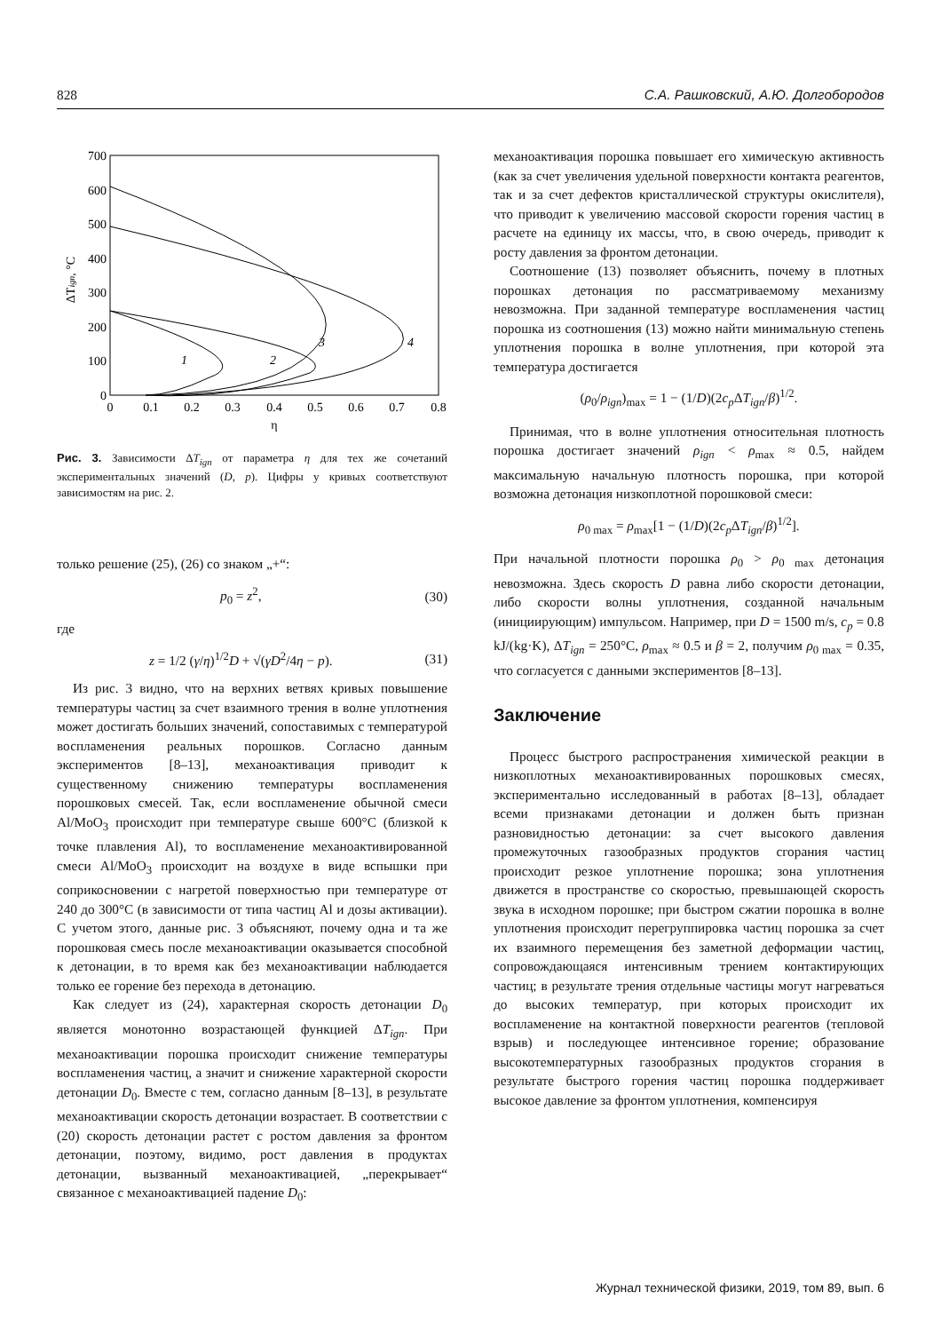828 С.А. Рашковский, А.Ю. Долгобородов
700
600
500
400
300
200
100
0
0
0.1
0.2
0.3
0.4
0.5
0.6
0.7
0.8
η
ΔTign, °C
1
2
3
4
Рис. 3. Зависимости ΔT<sub>ign</sub> от параметра η для тех же сочетаний экспериментальных значений (D, p). Цифры у кривых соответствуют зависимостям на рис. 2.
только решение (25), (26) со знаком „+“:
p<sub>0</sub> = z<sup>2</sup>, (30)
где
z = 1/2 (γ/η)<sup>1/2</sup>D + √(γD<sup>2</sup>/4η − p). (31)
Из рис. 3 видно, что на верхних ветвях кривых повышение температуры частиц за счет взаимного трения в волне уплотнения может достигать больших значений, сопоставимых с температурой воспламенения реальных порошков. Согласно данным экспериментов [8–13], механоактивация приводит к существенному снижению температуры воспламенения порошковых смесей. Так, если воспламенение обычной смеси Al/MoO<sub>3</sub> происходит при температуре свыше 600°C (близкой к точке плавления Al), то воспламенение механоактивированной смеси Al/MoO<sub>3</sub> происходит на воздухе в виде вспышки при соприкосновении с нагретой поверхностью при температуре от 240 до 300°C (в зависимости от типа частиц Al и дозы активации). С учетом этого, данные рис. 3 объясняют, почему одна и та же порошковая смесь после механоактивации оказывается способной к детонации, в то время как без механоактивации наблюдается только ее горение без перехода в детонацию.
Как следует из (24), характерная скорость детонации D<sub>0</sub> является монотонно возрастающей функцией ΔT<sub>ign</sub>. При механоактивации порошка происходит снижение температуры воспламенения частиц, а значит и снижение характерной скорости детонации D<sub>0</sub>. Вместе с тем, согласно данным [8–13], в результате механоактивации скорость детонации возрастает. В соответствии с (20) скорость детонации растет с ростом давления за фронтом детонации, поэтому, видимо, рост давления в продуктах детонации, вызванный механоактивацией, „перекрывает“ связанное с механоактивацией падение D<sub>0</sub>:
механоактивация порошка повышает его химическую активность (как за счет увеличения удельной поверхности контакта реагентов, так и за счет дефектов кристаллической структуры окислителя), что приводит к увеличению массовой скорости горения частиц в расчете на единицу их массы, что, в свою очередь, приводит к росту давления за фронтом детонации.
Соотношение (13) позволяет объяснить, почему в плотных порошках детонация по рассматриваемому механизму невозможна. При заданной температуре воспламенения частиц порошка из соотношения (13) можно найти минимальную степень уплотнения порошка в волне уплотнения, при которой эта температура достигается
(ρ<sub>0</sub>/ρ<sub>ign</sub>)<sub>max</sub> = 1 − (1/D)(2c<sub>p</sub> ΔT<sub>ign</sub>/β)<sup>1/2</sup>.
Принимая, что в волне уплотнения относительная плотность порошка достигает значений ρ<sub>ign</sub> < ρ<sub>max</sub> ≈ 0.5, найдем максимальную начальную плотность порошка, при которой возможна детонация низкоплотной порошковой смеси:
ρ<sub>0 max</sub> = ρ<sub>max</sub>[1 − (1/D)(2c<sub>p</sub> ΔT<sub>ign</sub>/β)<sup>1/2</sup>].
При начальной плотности порошка ρ<sub>0</sub> > ρ<sub>0 max</sub> детонация невозможна. Здесь скорость D равна либо скорости детонации, либо скорости волны уплотнения, созданной начальным (инициирующим) импульсом. Например, при D = 1500 m/s, c<sub>p</sub> = 0.8 kJ/(kg·K), ΔT<sub>ign</sub> = 250°C, ρ<sub>max</sub> ≈ 0.5 и β = 2, получим ρ<sub>0 max</sub> = 0.35, что согласуется с данными экспериментов [8–13].
Заключение
Процесс быстрого распространения химической реакции в низкоплотных механоактивированных порошковых смесях, экспериментально исследованный в работах [8–13], обладает всеми признаками детонации и должен быть признан разновидностью детонации: за счет высокого давления промежуточных газообразных продуктов сгорания частиц происходит резкое уплотнение порошка; зона уплотнения движется в пространстве со скоростью, превышающей скорость звука в исходном порошке; при быстром сжатии порошка в волне уплотнения происходит перегруппировка частиц порошка за счет их взаимного перемещения без заметной деформации частиц, сопровождающаяся интенсивным трением контактирующих частиц; в результате трения отдельные частицы могут нагреваться до высоких температур, при которых происходит их воспламенение на контактной поверхности реагентов (тепловой взрыв) и последующее интенсивное горение; образование высокотемпературных газообразных продуктов сгорания в результате быстрого горения частиц порошка поддерживает высокое давление за фронтом уплотнения, компенсируя
Журнал технической физики, 2019, том 89, вып. 6